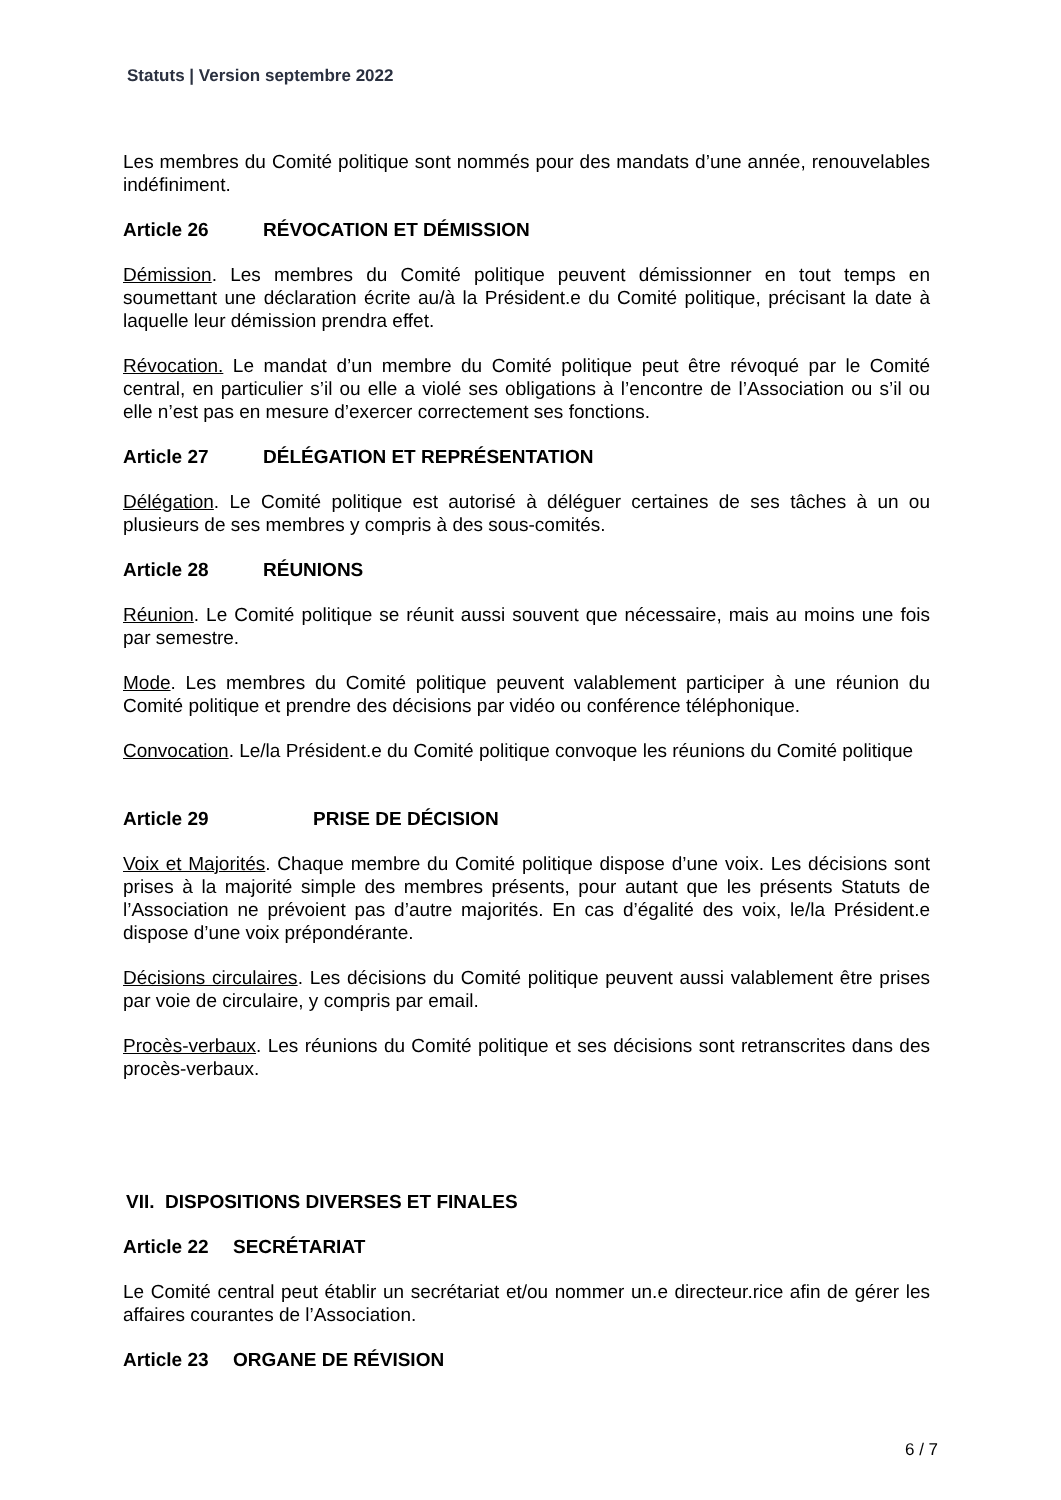Statuts | Version septembre 2022
Les membres du Comité politique sont nommés pour des mandats d’une année, renouvelables indéfiniment.
Article 26 RÉVOCATION ET DÉMISSION
Démission. Les membres du Comité politique peuvent démissionner en tout temps en soumettant une déclaration écrite au/à la Président.e du Comité politique, précisant la date à laquelle leur démission prendra effet.
Révocation. Le mandat d’un membre du Comité politique peut être révoqué par le Comité central, en particulier s’il ou elle a violé ses obligations à l’encontre de l’Association ou s’il ou elle n’est pas en mesure d’exercer correctement ses fonctions.
Article 27 DÉLÉGATION ET REPRÉSENTATION
Délégation. Le Comité politique est autorisé à déléguer certaines de ses tâches à un ou plusieurs de ses membres y compris à des sous-comités.
Article 28 RÉUNIONS
Réunion. Le Comité politique se réunit aussi souvent que nécessaire, mais au moins une fois par semestre.
Mode. Les membres du Comité politique peuvent valablement participer à une réunion du Comité politique et prendre des décisions par vidéo ou conférence téléphonique.
Convocation. Le/la Président.e du Comité politique convoque les réunions du Comité politique
Article 29 PRISE DE DÉCISION
Voix et Majorités. Chaque membre du Comité politique dispose d’une voix. Les décisions sont prises à la majorité simple des membres présents, pour autant que les présents Statuts de l’Association ne prévoient pas d’autre majorités. En cas d’égalité des voix, le/la Président.e dispose d’une voix prépondérante.
Décisions circulaires. Les décisions du Comité politique peuvent aussi valablement être prises par voie de circulaire, y compris par email.
Procès-verbaux. Les réunions du Comité politique et ses décisions sont retranscrites dans des procès-verbaux.
VII. DISPOSITIONS DIVERSES ET FINALES
Article 22 SECRÉTARIAT
Le Comité central peut établir un secrétariat et/ou nommer un.e directeur.rice afin de gérer les affaires courantes de l’Association.
Article 23 ORGANE DE RÉVISION
6 / 7